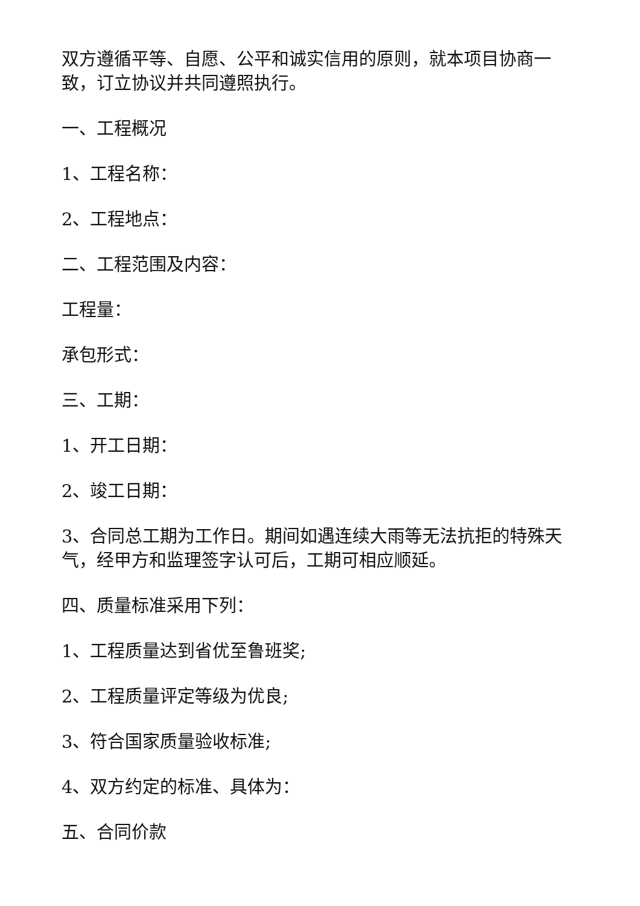双方遵循平等、自愿、公平和诚实信用的原则，就本项目协商一致，订立协议并共同遵照执行。
一、工程概况
1、工程名称：
2、工程地点：
二、工程范围及内容：
工程量：
承包形式：
三、工期：
1、开工日期：
2、竣工日期：
3、合同总工期为工作日。期间如遇连续大雨等无法抗拒的特殊天气，经甲方和监理签字认可后，工期可相应顺延。
四、质量标准采用下列：
1、工程质量达到省优至鲁班奖;
2、工程质量评定等级为优良;
3、符合国家质量验收标准;
4、双方约定的标准、具体为：
五、合同价款